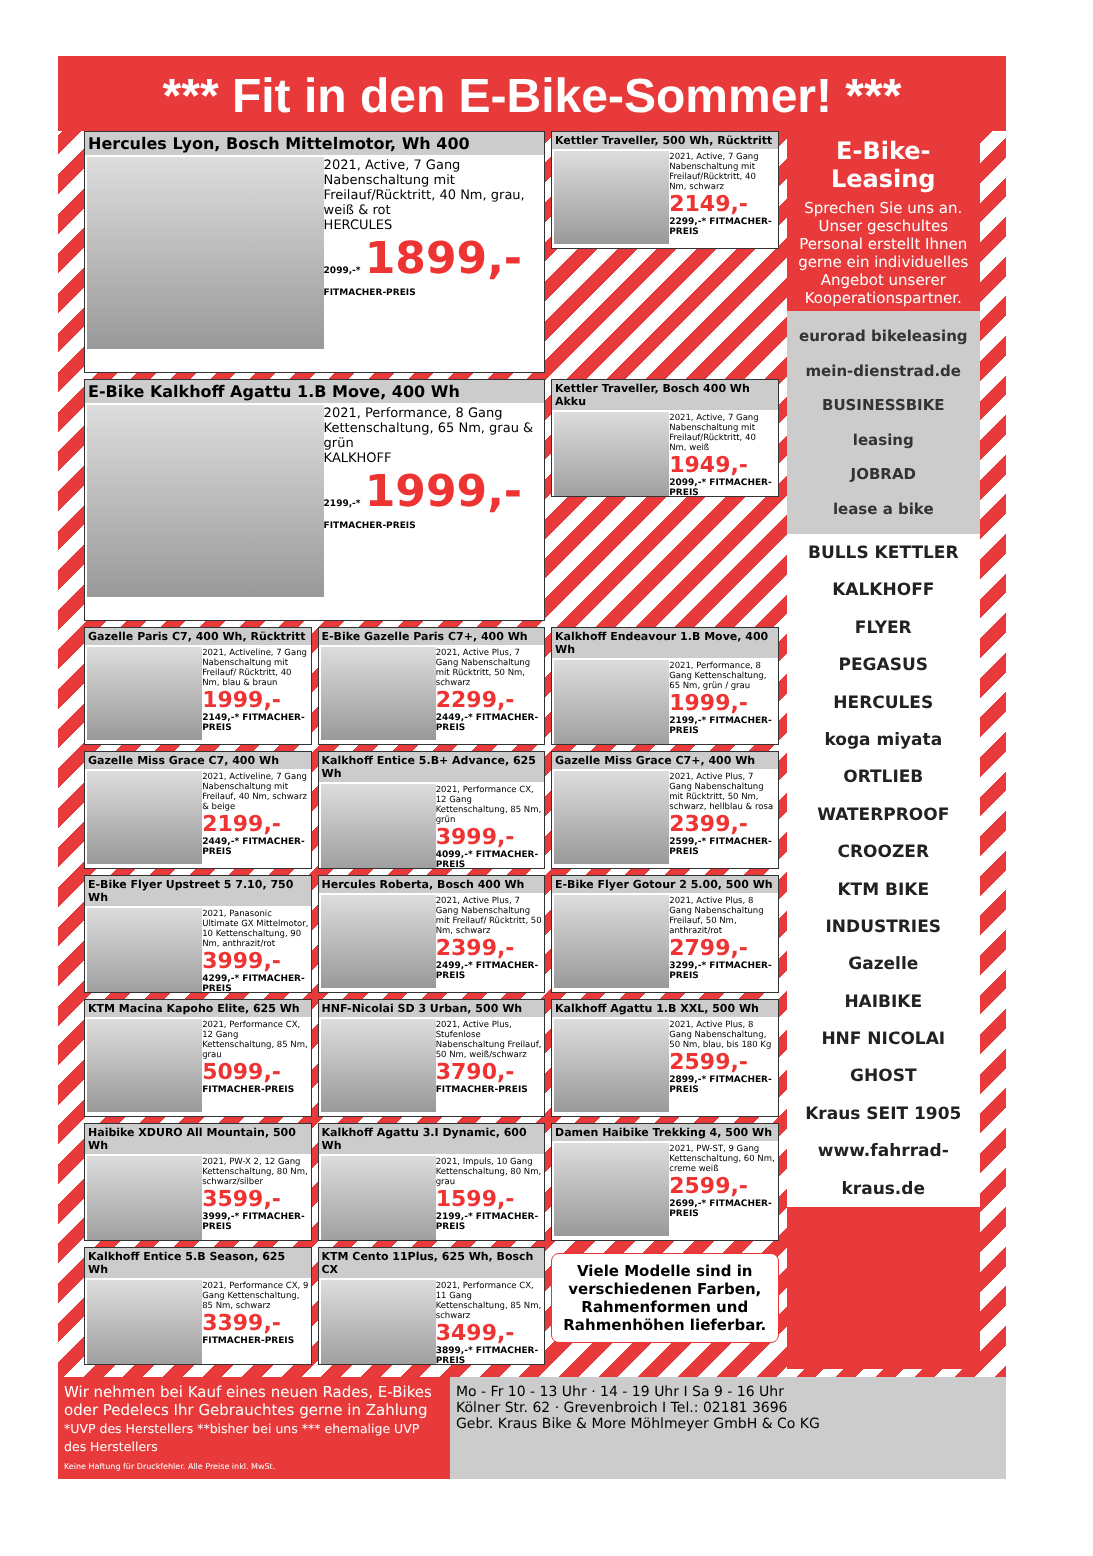*** Fit in den E-Bike-Sommer! ***
Hercules Lyon, Bosch Mittelmotor, Wh 400
2021, Active, 7 Gang Nabenschaltung mit Freilauf/Rücktritt, 40 Nm, grau, weiß & rot
HERCULES
2099,-* 1899,-
FITMACHER-PREIS
Kettler Traveller, 500 Wh, Rücktritt
2021, Active, 7 Gang Nabenschaltung mit Freilauf/Rücktritt, 40 Nm, schwarz
2149,-
2299,-* FITMACHER-PREIS
E-Bike Kalkhoff Agattu 1.B Move, 400 Wh
2021, Performance, 8 Gang Kettenschaltung, 65 Nm, grau & grün
KALKHOFF
2199,-* 1999,-
FITMACHER-PREIS
Kettler Traveller, Bosch 400 Wh Akku
2021, Active, 7 Gang Nabenschaltung mit Freilauf/Rücktritt, 40 Nm, weiß
1949,-
2099,-* FITMACHER-PREIS
Gazelle Paris C7, 400 Wh, Rücktritt
2021, Activeline, 7 Gang Nabenschaltung mit Freilauf/ Rücktritt, 40 Nm, blau & braun
1999,-
2149,-* FITMACHER-PREIS
E-Bike Gazelle Paris C7+, 400 Wh
2021, Active Plus, 7 Gang Nabenschaltung mit Rücktritt, 50 Nm, schwarz
2299,-
2449,-* FITMACHER-PREIS
Kalkhoff Endeavour 1.B Move, 400 Wh
2021, Performance, 8 Gang Kettenschaltung, 65 Nm, grün / grau
1999,-
2199,-* FITMACHER-PREIS
Gazelle Miss Grace C7, 400 Wh
2021, Activeline, 7 Gang Nabenschaltung mit Freilauf, 40 Nm, schwarz & beige
2199,-
2449,-* FITMACHER-PREIS
Kalkhoff Entice 5.B+ Advance, 625 Wh
2021, Performance CX, 12 Gang Kettenschaltung, 85 Nm, grün
3999,-
4099,-* FITMACHER-PREIS
Gazelle Miss Grace C7+, 400 Wh
2021, Active Plus, 7 Gang Nabenschaltung mit Rücktritt, 50 Nm, schwarz, hellblau & rosa
2399,-
2599,-* FITMACHER-PREIS
E-Bike Flyer Upstreet 5 7.10, 750 Wh
2021, Panasonic Ultimate GX Mittelmotor, 10 Kettenschaltung, 90 Nm, anthrazit/rot
3999,-
4299,-* FITMACHER-PREIS
Hercules Roberta, Bosch 400 Wh
2021, Active Plus, 7 Gang Nabenschaltung mit Freilauf/ Rücktritt, 50 Nm, schwarz
2399,-
2499,-* FITMACHER-PREIS
E-Bike Flyer Gotour 2 5.00, 500 Wh
2021, Active Plus, 8 Gang Nabenschaltung Freilauf, 50 Nm, anthrazit/rot
2799,-
3299,-* FITMACHER-PREIS
KTM Macina Kapoho Elite, 625 Wh
2021, Performance CX, 12 Gang Kettenschaltung, 85 Nm, grau
5099,-
FITMACHER-PREIS
HNF-Nicolai SD 3 Urban, 500 Wh
2021, Active Plus, Stufenlose Nabenschaltung Freilauf, 50 Nm, weiß/schwarz
3790,-
FITMACHER-PREIS
Kalkhoff Agattu 1.B XXL, 500 Wh
2021, Active Plus, 8 Gang Nabenschaltung, 50 Nm, blau, bis 180 Kg
2599,-
2899,-* FITMACHER-PREIS
Haibike XDURO All Mountain, 500 Wh
2021, PW-X 2, 12 Gang Kettenschaltung, 80 Nm, schwarz/silber
3599,-
3999,-* FITMACHER-PREIS
Kalkhoff Agattu 3.I Dynamic, 600 Wh
2021, Impuls, 10 Gang Kettenschaltung, 80 Nm, grau
1599,-
2199,-* FITMACHER-PREIS
Damen Haibike Trekking 4, 500 Wh
2021, PW-ST, 9 Gang Kettenschaltung, 60 Nm, creme weiß
2599,-
2699,-* FITMACHER-PREIS
Kalkhoff Entice 5.B Season, 625 Wh
2021, Performance CX, 9 Gang Kettenschaltung, 85 Nm, schwarz
3399,-
FITMACHER-PREIS
KTM Cento 11Plus, 625 Wh, Bosch CX
2021, Performance CX, 11 Gang Kettenschaltung, 85 Nm, schwarz
3499,-
3899,-* FITMACHER-PREIS
Viele Modelle sind in verschiedenen Farben, Rahmenformen und Rahmenhöhen lieferbar.
E-Bike-Leasing
Sprechen Sie uns an. Unser geschultes Personal erstellt Ihnen gerne ein individuelles Angebot unserer Kooperationspartner.
eurorad bikeleasing
mein-dienstrad.de
BUSINESSBIKE leasing
JOBRAD
lease a bike
BULLS KETTLER
KALKHOFF
FLYER
PEGASUS
HERCULES
koga miyata
ORTLIEB WATERPROOF
CROOZER
KTM BIKE INDUSTRIES
Gazelle
HAIBIKE
HNF NICOLAI
GHOST
Kraus SEIT 1905
www.fahrrad-kraus.de
Wir nehmen bei Kauf eines neuen Rades, E-Bikes oder Pedelecs Ihr Gebrauchtes gerne in Zahlung
*UVP des Herstellers **bisher bei uns *** ehemalige UVP des Herstellers
Keine Haftung für Druckfehler. Alle Preise inkl. MwSt.
Mo - Fr 10 - 13 Uhr · 14 - 19 Uhr I Sa 9 - 16 Uhr
Kölner Str. 62 · Grevenbroich I Tel.: 02181 3696
Gebr. Kraus Bike & More Möhlmeyer GmbH & Co KG